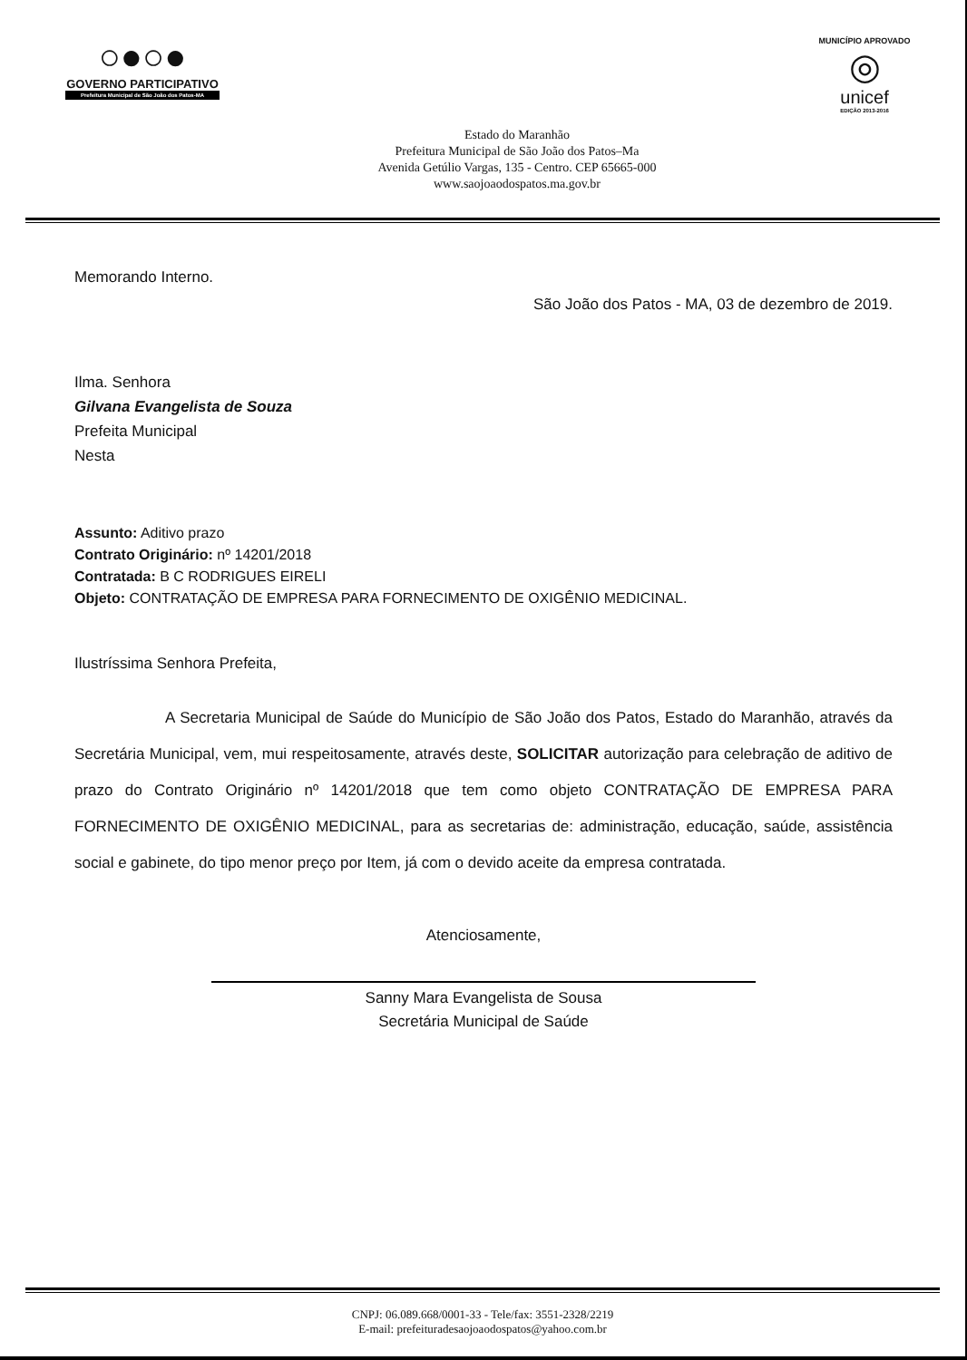○●○●
GOVERNO PARTICIPATIVO
Prefeitura Municipal de São João dos Patos-MA
Estado do Maranhão
Prefeitura Municipal de São João dos Patos–Ma
Avenida Getúlio Vargas, 135 - Centro. CEP 65665-000
www.saojoaodospatos.ma.gov.br
MUNICÍPIO APROVADO
◎
unicef
EDIÇÃO 2013-2016
Memorando Interno.
São João dos Patos - MA, 03 de dezembro de 2019.
Ilma. Senhora
Gilvana Evangelista de Souza
Prefeita Municipal
Nesta
Assunto: Aditivo prazo
Contrato Originário: nº 14201/2018
Contratada: B C RODRIGUES EIRELI
Objeto: CONTRATAÇÃO DE EMPRESA PARA FORNECIMENTO DE OXIGÊNIO MEDICINAL.
Ilustríssima Senhora Prefeita,
A Secretaria Municipal de Saúde do Município de São João dos Patos, Estado do Maranhão, através da Secretária Municipal, vem, mui respeitosamente, através deste, SOLICITAR autorização para celebração de aditivo de prazo do Contrato Originário nº 14201/2018 que tem como objeto CONTRATAÇÃO DE EMPRESA PARA FORNECIMENTO DE OXIGÊNIO MEDICINAL, para as secretarias de: administração, educação, saúde, assistência social e gabinete, do tipo menor preço por Item, já com o devido aceite da empresa contratada.
Atenciosamente,
Sanny Mara Evangelista de Sousa
Secretária Municipal de Saúde
CNPJ: 06.089.668/0001-33 - Tele/fax: 3551-2328/2219
E-mail: prefeituradesaojoaodospatos@yahoo.com.br